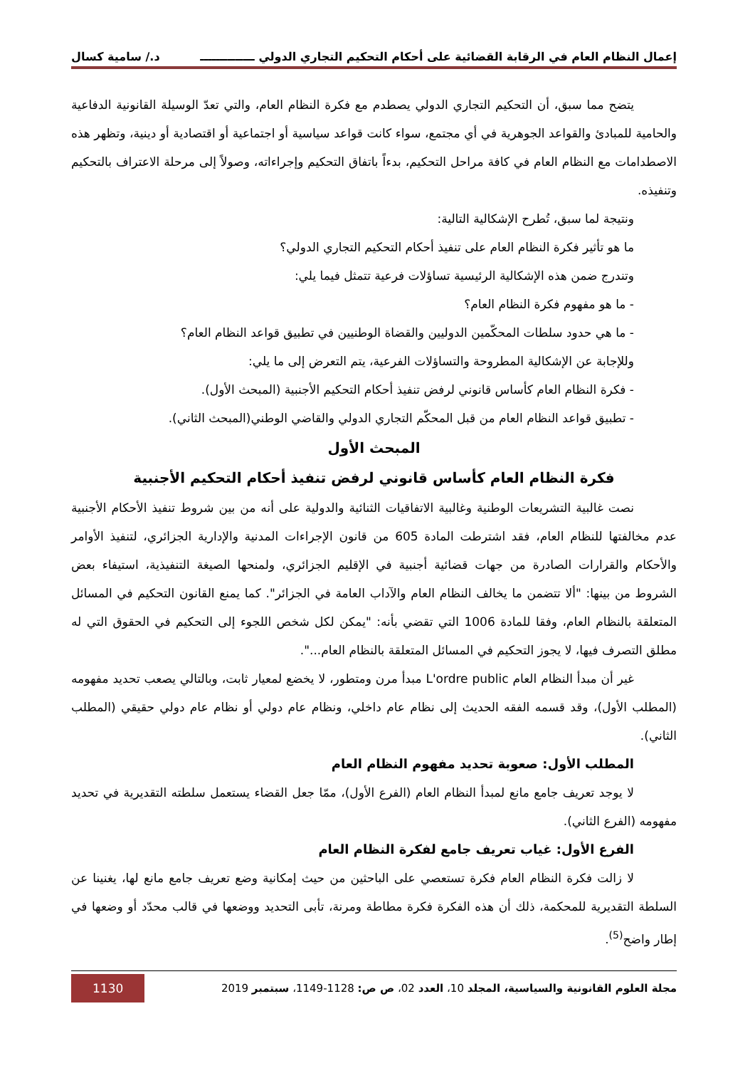إعمال النظام العام في الرقابة القضائية على أحكام التحكيم التجاري الدولي ــــــــــــــ د./ سامية كسال
يتضح مما سبق، أن التحكيم التجاري الدولي يصطدم مع فكرة النظام العام، والتي تعدّ الوسيلة القانونية الدفاعية والحامية للمبادئ والقواعد الجوهرية في أي مجتمع، سواء كانت قواعد سياسية أو اجتماعية أو اقتصادية أو دينية، وتظهر هذه الاصطدامات مع النظام العام في كافة مراحل التحكيم، بدءاً باتفاق التحكيم وإجراءاته، وصولاً إلى مرحلة الاعتراف بالتحكيم وتنفيذه.
ونتيجة لما سبق، تُطرح الإشكالية التالية:
ما هو تأثير فكرة النظام العام على تنفيذ أحكام التحكيم التجاري الدولي؟
وتندرج ضمن هذه الإشكالية الرئيسية تساؤلات فرعية تتمثل فيما يلي:
- ما هو مفهوم فكرة النظام العام؟
- ما هي حدود سلطات المحكّمين الدوليين والقضاة الوطنيين في تطبيق قواعد النظام العام؟
وللإجابة عن الإشكالية المطروحة والتساؤلات الفرعية، يتم التعرض إلى ما يلي:
- فكرة النظام العام كأساس قانوني لرفض تنفيذ أحكام التحكيم الأجنبية (المبحث الأول).
- تطبيق قواعد النظام العام من قبل المحكّم التجاري الدولي والقاضي الوطني(المبحث الثاني).
المبحث الأول
فكرة النظام العام كأساس قانوني لرفض تنفيذ أحكام التحكيم الأجنبية
نصت غالبية التشريعات الوطنية وغالبية الاتفاقيات الثنائية والدولية على أنه من بين شروط تنفيذ الأحكام الأجنبية عدم مخالفتها للنظام العام، فقد اشترطت المادة 605 من قانون الإجراءات المدنية والإدارية الجزائري، لتنفيذ الأوامر والأحكام والقرارات الصادرة من جهات قضائية أجنبية في الإقليم الجزائري، ولمنحها الصيغة التنفيذية، استيفاء بعض الشروط من بينها: "ألا تتضمن ما يخالف النظام العام والآداب العامة في الجزائر". كما يمنع القانون التحكيم في المسائل المتعلقة بالنظام العام، وفقا للمادة 1006 التي تقضي بأنه: "يمكن لكل شخص اللجوء إلى التحكيم في الحقوق التي له مطلق التصرف فيها، لا يجوز التحكيم في المسائل المتعلقة بالنظام العام...".
غير أن مبدأ النظام العام L'ordre public مبدأ مرن ومتطور، لا يخضع لمعيار ثابت، وبالتالي يصعب تحديد مفهومه (المطلب الأول)، وقد قسمه الفقه الحديث إلى نظام عام داخلي، ونظام عام دولي أو نظام عام دولي حقيقي (المطلب الثاني).
المطلب الأول: صعوبة تحديد مفهوم النظام العام
لا يوجد تعريف جامع مانع لمبدأ النظام العام (الفرع الأول)، ممّا جعل القضاء يستعمل سلطته التقديرية في تحديد مفهومه (الفرع الثاني).
الفرع الأول: غياب تعريف جامع لفكرة النظام العام
لا زالت فكرة النظام العام فكرة تستعصي على الباحثين من حيث إمكانية وضع تعريف جامع مانع لها، يغنينا عن السلطة التقديرية للمحكمة، ذلك أن هذه الفكرة فكرة مطاطة ومرنة، تأبى التحديد ووضعها في قالب محدّد أو وضعها في إطار واضح<sup>(5)</sup>.
مجلة العلوم القانونية والسياسية، المجلد 10، العدد 02، ص ص: 1128-1149، سبتمبر 2019 1130